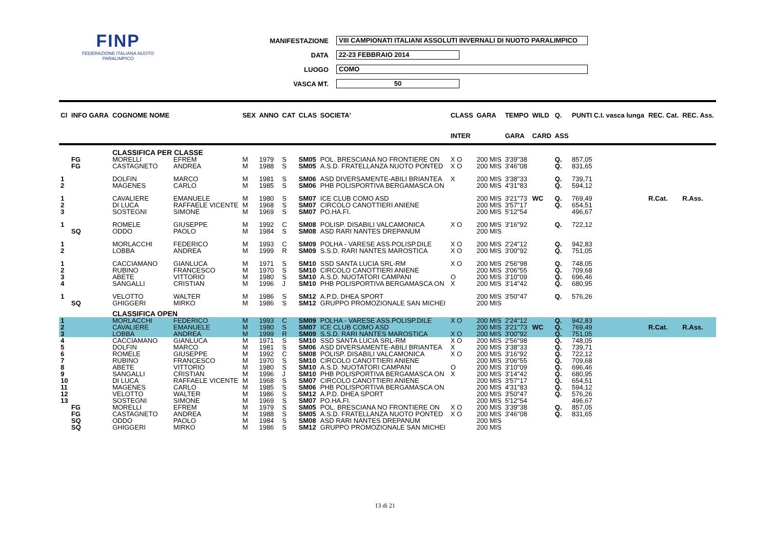FINP
FEDERAZIONE ITALIANA NUOTO PARALIMPICO
MANIFESTAZIONE VIII CAMPIONATI ITALIANI ASSOLUTI INVERNALI DI NUOTO PARALIMPICO
DATA 22-23 FEBBRAIO 2014
LUOGO COMO
VASCA MT. 50
| Cl | INFO GARA | COGNOME NOME | | SEX | ANNO | CAT | CLAS | SOCIETA' | CLASS | GARA | TEMPO | WILD | Q. | PUNTI C.I. vasca lunga | REC. Cat. | REC. Ass. |
| --- | --- | --- | --- | --- | --- | --- | --- | --- | --- | --- | --- | --- | --- | --- | --- | --- |
| | | | | | | | | | INTER | | GARA | CARD | ASS | | | |
| | | CLASSIFICA PER CLASSE | | | | | | | | | | | | | | |
| | FG | MORELLI | EFREM | M | 1979 | S | SM05 | POL. BRESCIANA NO FRONTIERE ON | X O | 200 MIS | 3'39"38 | | Q. | 857,05 | | |
| | FG | CASTAGNETO | ANDREA | M | 1988 | S | SM05 | A.S.D. FRATELLANZA NUOTO PONTED | X O | 200 MIS | 3'46"08 | | Q. | 831,65 | | |
| 1 | | DOLFIN | MARCO | M | 1981 | S | SM06 | ASD DIVERSAMENTE-ABILI BRIANTEA | X | 200 MIS | 3'38"33 | | Q. | 739,71 | | |
| 2 | | MAGENES | CARLO | M | 1985 | S | SM06 | PHB POLISPORTIVA BERGAMASCA ON | | 200 MIS | 4'31"83 | | Q. | 594,12 | | |
| 1 | | CAVALIERE | EMANUELE | M | 1980 | S | SM07 | ICE CLUB COMO ASD | | 200 MIS | 3'21"73 | WC | Q. | 769,49 | R.Cat. | R.Ass. |
| 2 | | DI LUCA | RAFFAELE VICENTE | M | 1968 | S | SM07 | CIRCOLO CANOTTIERI ANIENE | | 200 MIS | 3'57"17 | | Q. | 654,51 | | |
| 3 | | SOSTEGNI | SIMONE | M | 1969 | S | SM07 | PO.HA.FI. | | 200 MIS | 5'12"54 | | | 496,67 | | |
| 1 | | ROMELE | GIUSEPPE | M | 1992 | C | SM08 | POLISP. DISABILI VALCAMONICA | X O | 200 MIS | 3'16"92 | | Q. | 722,12 | | |
| | SQ | ODDO | PAOLO | M | 1984 | S | SM08 | ASD RARI NANTES DREPANUM | | 200 MIS | | | | | | |
| 1 | | MORLACCHI | FEDERICO | M | 1993 | C | SM09 | POLHA - VARESE ASS.POLISP.DILE | X O | 200 MIS | 2'24"12 | | Q. | 942,83 | | |
| 2 | | LOBBA | ANDREA | M | 1999 | R | SM09 | S.S.D. RARI NANTES MAROSTICA | X O | 200 MIS | 3'00"92 | | Q. | 751,05 | | |
| 1 | | CACCIAMANO | GIANLUCA | M | 1971 | S | SM10 | SSD SANTA LUCIA SRL-RM | X O | 200 MIS | 2'56"98 | | Q. | 748,05 | | |
| 2 | | RUBINO | FRANCESCO | M | 1970 | S | SM10 | CIRCOLO CANOTTIERI ANIENE | | 200 MIS | 3'06"55 | | Q. | 709,68 | | |
| 3 | | ABETE | VITTORIO | M | 1980 | S | SM10 | A.S.D. NUOTATORI CAMPANI | O | 200 MIS | 3'10"09 | | Q. | 696,46 | | |
| 4 | | SANGALLI | CRISTIAN | M | 1996 | J | SM10 | PHB POLISPORTIVA BERGAMASCA ON | X | 200 MIS | 3'14"42 | | Q. | 680,95 | | |
| 1 | | VELOTTO | WALTER | M | 1986 | S | SM12 | A.P.D. DHEA SPORT | | 200 MIS | 3'50"47 | | Q. | 576,26 | | |
| | SQ | GHIGGERI | MIRKO | M | 1986 | S | SM12 | GRUPPO PROMOZIONALE SAN MICHEI | | 200 MIS | | | | | | |
| | | CLASSIFICA OPEN | | | | | | | | | | | | | | |
| 1 | | MORLACCHI | FEDERICO | M | 1993 | C | SM09 | POLHA - VARESE ASS.POLISP.DILE | X O | 200 MIS | 2'24"12 | | Q. | 942,83 | | |
| 2 | | CAVALIERE | EMANUELE | M | 1980 | S | SM07 | ICE CLUB COMO ASD | | 200 MIS | 3'21"73 | WC | Q. | 769,49 | R.Cat. | R.Ass. |
| 3 | | LOBBA | ANDREA | M | 1999 | R | SM09 | S.S.D. RARI NANTES MAROSTICA | X O | 200 MIS | 3'00"92 | | Q. | 751,05 | | |
| 4 | | CACCIAMANO | GIANLUCA | M | 1971 | S | SM10 | SSD SANTA LUCIA SRL-RM | X O | 200 MIS | 2'56"98 | | Q. | 748,05 | | |
| 5 | | DOLFIN | MARCO | M | 1981 | S | SM06 | ASD DIVERSAMENTE-ABILI BRIANTEA | X | 200 MIS | 3'38"33 | | Q. | 739,71 | | |
| 6 | | ROMELE | GIUSEPPE | M | 1992 | C | SM08 | POLISP. DISABILI VALCAMONICA | X O | 200 MIS | 3'16"92 | | Q. | 722,12 | | |
| 7 | | RUBINO | FRANCESCO | M | 1970 | S | SM10 | CIRCOLO CANOTTIERI ANIENE | | 200 MIS | 3'06"55 | | Q. | 709,68 | | |
| 8 | | ABETE | VITTORIO | M | 1980 | S | SM10 | A.S.D. NUOTATORI CAMPANI | O | 200 MIS | 3'10"09 | | Q. | 696,46 | | |
| 9 | | SANGALLI | CRISTIAN | M | 1996 | J | SM10 | PHB POLISPORTIVA BERGAMASCA ON | X | 200 MIS | 3'14"42 | | Q. | 680,95 | | |
| 10 | | DI LUCA | RAFFAELE VICENTE | M | 1968 | S | SM07 | CIRCOLO CANOTTIERI ANIENE | | 200 MIS | 3'57"17 | | Q. | 654,51 | | |
| 11 | | MAGENES | CARLO | M | 1985 | S | SM06 | PHB POLISPORTIVA BERGAMASCA ON | | 200 MIS | 4'31"83 | | Q. | 594,12 | | |
| 12 | | VELOTTO | WALTER | M | 1986 | S | SM12 | A.P.D. DHEA SPORT | | 200 MIS | 3'50"47 | | Q. | 576,26 | | |
| 13 | | SOSTEGNI | SIMONE | M | 1969 | S | SM07 | PO.HA.FI. | | 200 MIS | 5'12"54 | | | 496,67 | | |
| | FG | MORELLI | EFREM | M | 1979 | S | SM05 | POL. BRESCIANA NO FRONTIERE ON | X O | 200 MIS | 3'39"38 | | Q. | 857,05 | | |
| | FG | CASTAGNETO | ANDREA | M | 1988 | S | SM05 | A.S.D. FRATELLANZA NUOTO PONTED | X O | 200 MIS | 3'46"08 | | Q. | 831,65 | | |
| | SQ | ODDO | PAOLO | M | 1984 | S | SM08 | ASD RARI NANTES DREPANUM | | 200 MIS | | | | | | |
| | SQ | GHIGGERI | MIRKO | M | 1986 | S | SM12 | GRUPPO PROMOZIONALE SAN MICHEI | | 200 MIS | | | | | | |
13 di 21